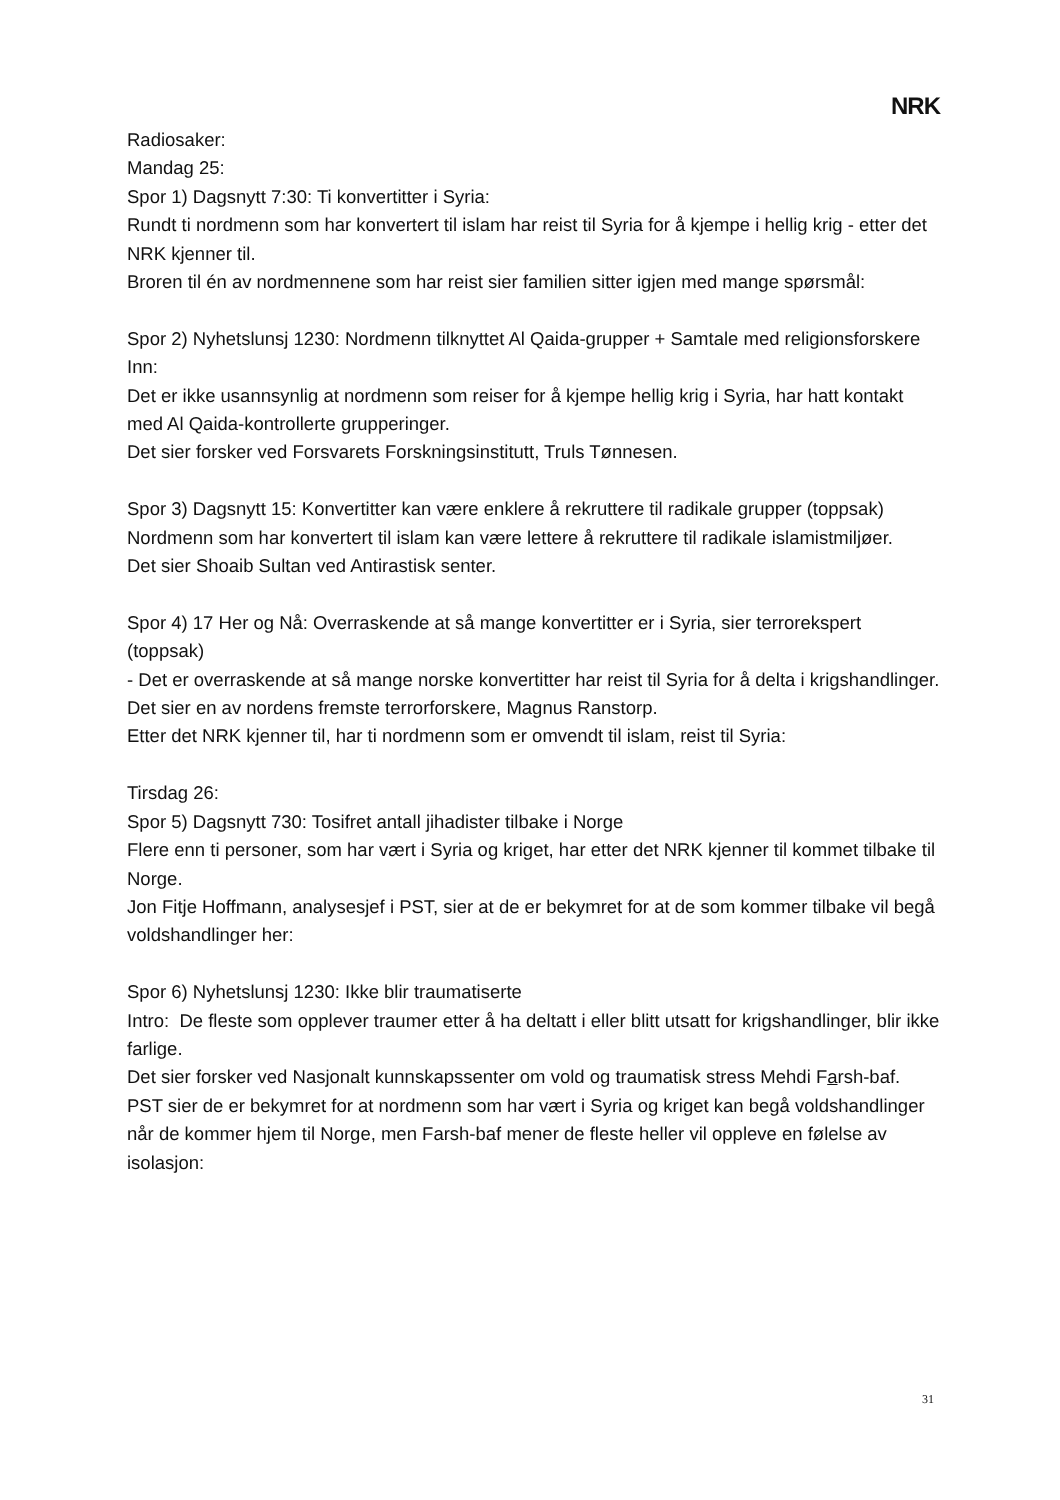NRK
Radiosaker:
Mandag 25:
Spor 1) Dagsnytt 7:30: Ti konvertitter i Syria:
Rundt ti nordmenn som har konvertert til islam har reist til Syria for å kjempe i hellig krig - etter det NRK kjenner til.
Broren til én av nordmennene som har reist sier familien sitter igjen med mange spørsmål:
Spor 2) Nyhetslunsj 1230: Nordmenn tilknyttet Al Qaida-grupper + Samtale med religionsforskere
Inn:
Det er ikke usannsynlig at nordmenn som reiser for å kjempe hellig krig i Syria, har hatt kontakt med Al Qaida-kontrollerte grupperinger.
Det sier forsker ved Forsvarets Forskningsinstitutt, Truls Tønnesen.
Spor 3) Dagsnytt 15: Konvertitter kan være enklere å rekruttere til radikale grupper (toppsak)
Nordmenn som har konvertert til islam kan være lettere å rekruttere til radikale islamistmiljøer.
Det sier Shoaib Sultan ved Antirastisk senter.
Spor 4) 17 Her og Nå: Overraskende at så mange konvertitter er i Syria, sier terrorekspert (toppsak)
- Det er overraskende at så mange norske konvertitter har reist til Syria for å delta i krigshandlinger.
Det sier en av nordens fremste terrorforskere, Magnus Ranstorp.
Etter det NRK kjenner til, har ti nordmenn som er omvendt til islam, reist til Syria:
Tirsdag 26:
Spor 5) Dagsnytt 730: Tosifret antall jihadister tilbake i Norge
Flere enn ti personer, som har vært i Syria og kriget, har etter det NRK kjenner til kommet tilbake til Norge.
Jon Fitje Hoffmann, analysesjef i PST, sier at de er bekymret for at de som kommer tilbake vil begå voldshandlinger her:
Spor 6) Nyhetslunsj 1230: Ikke blir traumatiserte
Intro: De fleste som opplever traumer etter å ha deltatt i eller blitt utsatt for krigshandlinger, blir ikke farlige.
Det sier forsker ved Nasjonalt kunnskapssenter om vold og traumatisk stress Mehdi Farsh-baf.
PST sier de er bekymret for at nordmenn som har vært i Syria og kriget kan begå voldshandlinger når de kommer hjem til Norge, men Farsh-baf mener de fleste heller vil oppleve en følelse av isolasjon:
31